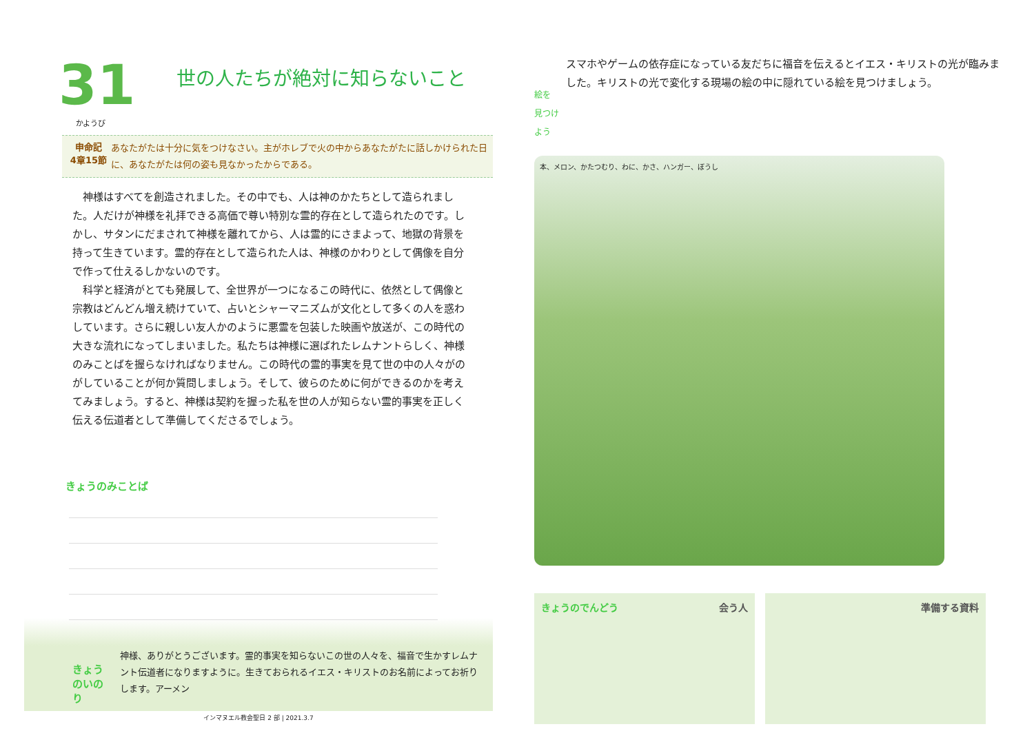31
世の人たちが絶対に知らないこと
かようび
申命記
4章15節
あなたがたは十分に気をつけなさい。主がホレブで火の中からあなたがたに話しかけられた日に、あなたがたは何の姿も見なかったからである。
神様はすべてを創造されました。その中でも、人は神のかたちとして造られました。人だけが神様を礼拝できる高価で尊い特別な霊的存在として造られたのです。しかし、サタンにだまされて神様を離れてから、人は霊的にさまよって、地獄の背景を持って生きています。霊的存在として造られた人は、神様のかわりとして偶像を自分で作って仕えるしかないのです。
科学と経済がとても発展して、全世界が一つになるこの時代に、依然として偶像と宗教はどんどん増え続けていて、占いとシャーマニズムが文化として多くの人を惑わしています。さらに親しい友人かのように悪霊を包装した映画や放送が、この時代の大きな流れになってしまいました。私たちは神様に選ばれたレムナントらしく、神様のみことばを握らなければなりません。この時代の霊的事実を見て世の中の人々がのがしていることが何か質問しましょう。そして、彼らのために何ができるのかを考えてみましょう。すると、神様は契約を握った私を世の人が知らない霊的事実を正しく伝える伝道者として準備してくださるでしょう。
きょうのみことば
きょうのいのり
神様、ありがとうございます。霊的事実を知らないこの世の人々を、福音で生かすレムナント伝道者になりますように。生きておられるイエス・キリストのお名前によってお祈りします。アーメン
インマヌエル教会聖日 2 部 | 2021.3.7
絵を
見つけよう
スマホやゲームの依存症になっている友だちに福音を伝えるとイエス・キリストの光が臨みました。キリストの光で変化する現場の絵の中に隠れている絵を見つけましょう。
本、メロン、かたつむり、わに、かさ、ハンガー、ぼうし
きょうのでんどう 会う人 準備する資料